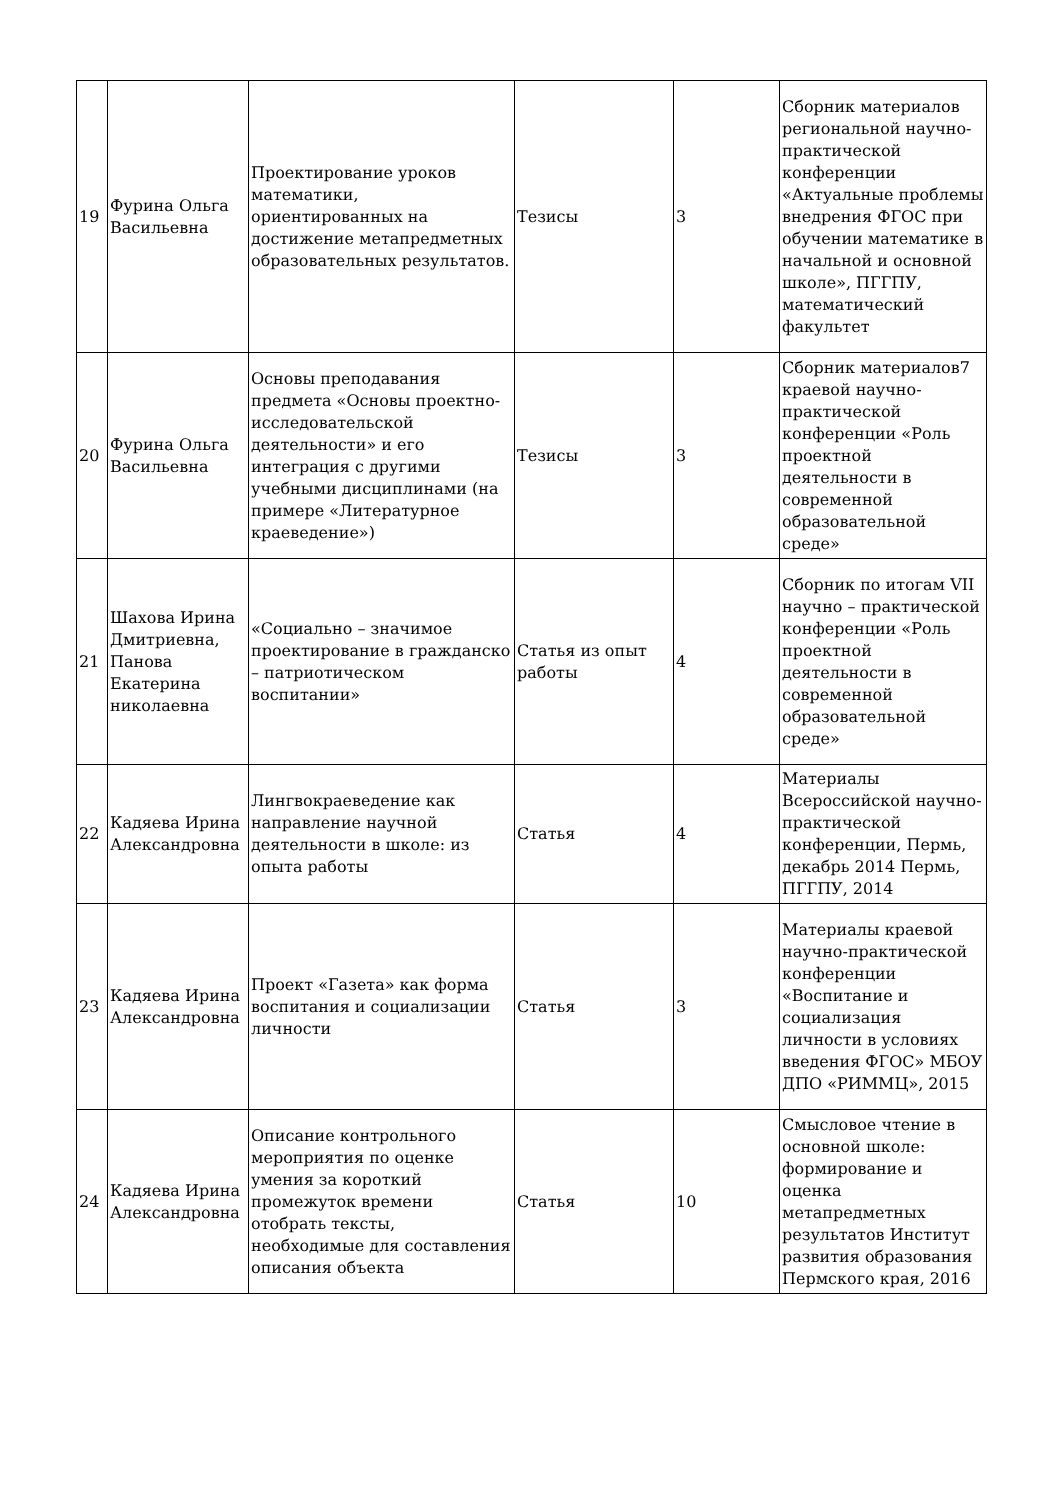| 19 | Фурина Ольга Васильевна | Проектирование уроков математики, ориентированных на достижение метапредметных образовательных результатов. | Тезисы | 3 | Сборник материалов региональной научно-практической конференции «Актуальные проблемы внедрения ФГОС при обучении математике в начальной и основной школе», ПГГПУ, математический факультет |
| 20 | Фурина Ольга Васильевна | Основы преподавания предмета «Основы проектно-исследовательской деятельности» и его интеграция с другими учебными дисциплинами (на примере «Литературное краеведение») | Тезисы | 3 | Сборник материалов7 краевой научно-практической конференции «Роль проектной деятельности в современной образовательной среде» |
| 21 | Шахова Ирина Дмитриевна, Панова Екатерина николаевна | «Социально – значимое проектирование в гражданско – патриотическом воспитании» | Статья из опыт работы | 4 | Сборник по итогам VII научно – практической конференции «Роль проектной деятельности в современной образовательной среде» |
| 22 | Кадяева Ирина Александровна | Лингвокраеведение как направление научной деятельности в школе: из опыта работы | Статья | 4 | Материалы Всероссийской научно-практической конференции, Пермь, декабрь 2014 Пермь, ПГГПУ, 2014 |
| 23 | Кадяева Ирина Александровна | Проект «Газета» как форма воспитания и социализации личности | Статья | 3 | Материалы краевой научно-практической конференции «Воспитание и социализация личности в условиях введения ФГОС» МБОУ ДПО «РИММЦ», 2015 |
| 24 | Кадяева Ирина Александровна | Описание контрольного мероприятия по оценке умения за короткий промежуток времени отобрать тексты, необходимые для составления описания объекта | Статья | 10 | Смысловое чтение в основной школе: формирование и оценка метапредметных результатов Институт развития образования Пермского края, 2016 |